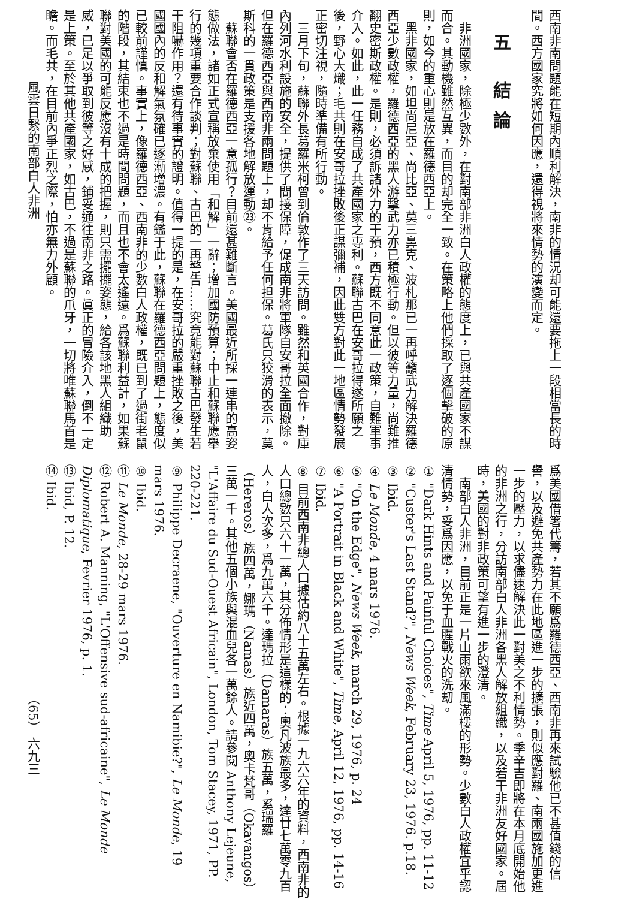西南非南問題能在短期內順利解決，南非的情況却可能還要拖上一段相當長的時間。西方國家究將如何因應，還得視將來情勢的演變而定。
五 結論
非洲國家，除極少數外，在對南部非洲白人政權的態度上，已與共產國家不謀而合。其動機雖然互異，而目的却完全一致。在策略上他們採取了逐個擊破的原則，如今的重心則是放在羅德西亞上。
黑非國家，如坦尚尼亞、尚比亞、莫三鼻克、波札那已一再呼籲武力解決羅德西亞少數政權，羅德西亞的黑人游擊武力亦已積極行動。但以彼等力量，尚難推翻史密斯政權。是則，必須訴諸外力的干預，西方既不同意此一政策，自難軍事介入。如此，此一任務自成了共產國家之專利。蘇聯古巴在安哥拉得遂所願之後，野心大熾；毛共則在安哥拉挫敗後正謀彌補，因此雙方對此一地區情勢發展正密切注視，隨時準備有所行動。
三月下旬，蘇聯外長葛羅米柯曾到倫敦作了三天訪問。雖然和英國合作，對庫內列河水利設施的安全，提供了間接保障，促成南非將軍隊自安哥拉全面撤除。但在羅德西亞與西南非兩問題上，却不肯給予任何担保。葛氏只狡滑的表示，莫斯科的一貫政策是支援各地解放運動㉓。
蘇聯會否在羅德西亞一意孤行？目前還甚難斷言。美國最近所採一連串的高姿態做法，諸如正式宣稱放棄使用「和解」一辭；增加國防預算；中止和蘇聯應舉行的幾項重要合作談判；對蘇聯、古巴的一再警告……究竟能對蘇聯古巴發生若干阻嚇作用？還有待事實的證明。值得一提的是，在安哥拉的嚴重挫敗之後，美國國內的反和解氣氛確已逐漸增濃。有鑑于此，蘇聯在羅德西亞問題上，態度似已較前謹慎。事實上，像羅德西亞、西南非的少數白人政權，既已到了過街老鼠的階段，其結束也不過是時間問題，而且也不會太遙遠。爲蘇聯利益計，如果蘇聯對美國的可能反應沒有十成的把握，則只需擺擺姿態，給各該地黑人組織助威，已足以爭取到彼等之好感，鋪妥通往南非之路。眞正的冒險介入，倒不一定是上策。至於其他共產國家，如古巴，不過是蘇聯的爪牙，一切將唯蘇聯馬首是瞻。而毛共，在目前內爭正烈之際，怕亦無力外顧。
風雲日緊的南部白人非洲
爲美國借箸代籌，若其不願爲羅德西亞、西南非再來試驗他已不甚值錢的信譽，以及避免共產勢力在此地區進一步的擴張，則似應對羅、南兩國施加更進一步的壓力，以求儘速解決此一對美之不利情勢。季辛吉即將在本月底開始他的非洲之行，分訪南部白人非洲各黑人解放組織，以及若干非洲友好國家。屆時，美國的對非政策可望有進一步的澄清。
南部白人非洲，目前正是一片山雨欲來風滿樓的形勢。少數白人政權宜乎認清情勢，妥爲因應，以免于血腥戰火的洗刧。
① "Dark Hints and Painful Choices", Time April 5, 1976, pp. 11-12
② "Custer's Last Stand?", News Week, February 23, 1976. p.18.
③ Ibid.
④ Le Monde, 4 mars 1976.
⑤ "On the Edge", News Week, march 29, 1976, p. 24
⑥ "A Portrait in Black and White", Time, April 12, 1976, pp. 14-16
⑦ Ibid.
⑧ 目前西南非總人口據估約八十五萬左右。根據一九六六年的資料，西南非的人口總數只六十一萬，其分佈情形是這樣的：奧凡波族最多，達廿七萬零九百人，白人次多，爲九萬六千。達瑪拉（Damaras）族五萬，奚瑞羅（Hereros）族四萬，娜瑪（Namas）族近四萬，奧卡梵哥（Okavangos）三萬一千。其他五個小族與混血兒各一萬餘人。請參閱 Anthony Lejeune, "L'Affaire du Sud-Ouest Africain", London, Tom Stacey, 1971, PP. 220-221.
⑨ Philippe Decraene, "Ouverture en Namibie?", Le Monde, 19 mars 1976.
⑩ Ibid.
⑪ Le Monde, 28-29 mars 1976.
⑫ Robert A. Manning, "L'Offensive sud-africaine", Le Monde Diplomatique, Fevrier 1976, p. 1.
⑬ Ibid, P. 12.
⑭ Ibid.
（65） 六九三